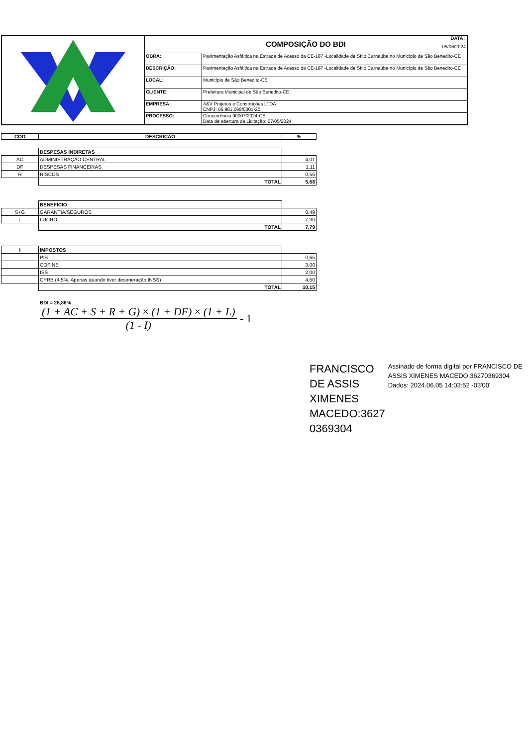| | COMPOSIÇÃO DO BDI DATA : 05/06/2024 | |
| | OBRA: | Pavimentação Asfáltica na Estrada de Acesso da CE-187 -Localidade de Sítio Carnaúba no Município de São Benedito-CE |
| | DESCRIÇÃO: | Pavimentação Asfáltica na Estrada de Acesso da CE-187 -Localidade de Sítio Carnaúba no Município de São Benedito-CE |
| | LOCAL: | Município de São Benedito-CE |
| | CLIENTE: | Prefeitura Municipal de São Benedito-CE |
| | EMPRESA: | A&V Projetos e Construções LTDA CNPJ: 06.981.069/0001-20 |
| | PROCESSO: | Concorrência 90007/2024-CE Data de abertura da Licitação: 07/05/2024 |
| COD | DESCRIÇÃO | % |
| --- | --- | --- |
| | DESPESAS INDIRETAS | |
| AC | ADMINISTRAÇÃO CENTRAL | 4,01 |
| DF | DESPESAS FINANCEIRAS | 1,11 |
| R | RISCOS | 0,56 |
| | TOTAL | 5,68 |
| | BENEFÍCIO | |
| S+G | GARANTIA/SEGUROS | 0,49 |
| L | LUCRO | 7,30 |
| | TOTAL | 7,79 |
| I | IMPOSTOS | |
| | PIS | 0,65 |
| | COFINS | 3,00 |
| | ISS | 2,00 |
| | CPRB (4,5%, Apenas quando tiver desoneração INSS) | 4,50 |
| | TOTAL | 10,15 |
BDI = 26,86%
(1 + AC + S + R + G) × (1 + DF) × (1 + L)
(1 - I)
- 1
FRANCISCO DE ASSIS XIMENES MACEDO:3627 0369304
Assinado de forma digital por FRANCISCO DE ASSIS XIMENES MACEDO:36270369304
Dados: 2024.06.05 14:03:52 -03'00'